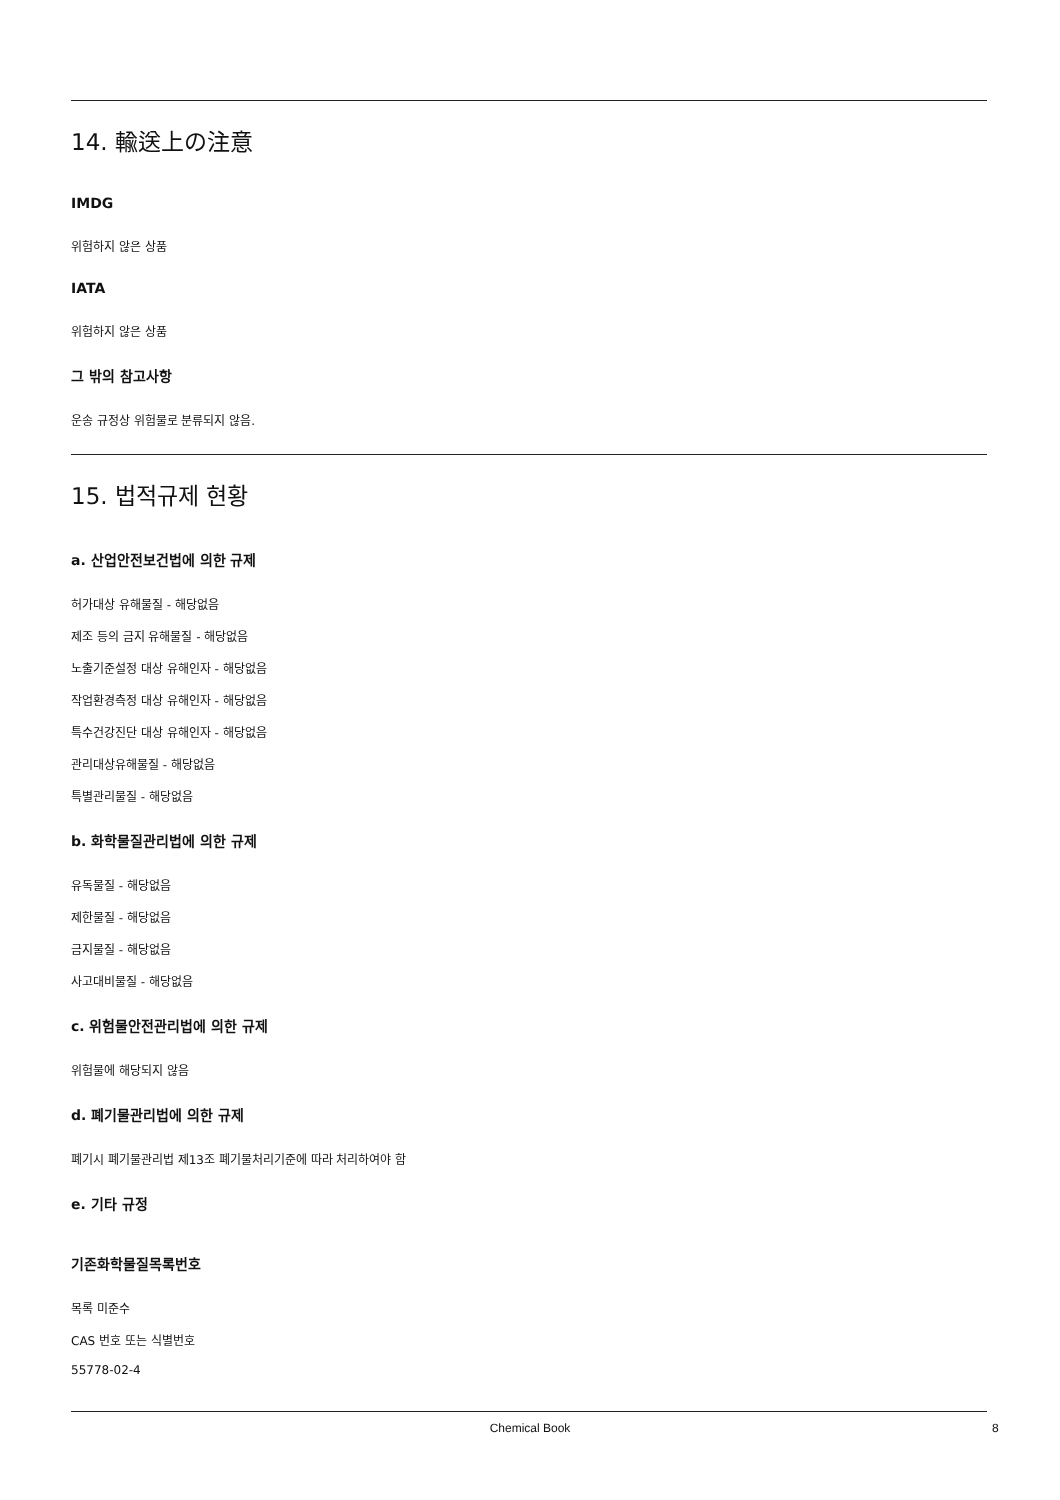14. 輸送上の注意
IMDG
위험하지 않은 상품
IATA
위험하지 않은 상품
그 밖의 참고사항
운송 규정상 위험물로 분류되지 않음.
15. 법적규제 현황
a. 산업안전보건법에 의한 규제
허가대상 유해물질 - 해당없음
제조 등의 금지 유해물질 - 해당없음
노출기준설정 대상 유해인자 - 해당없음
작업환경측정 대상 유해인자 - 해당없음
특수건강진단 대상 유해인자 - 해당없음
관리대상유해물질 - 해당없음
특별관리물질 - 해당없음
b. 화학물질관리법에 의한 규제
유독물질 - 해당없음
제한물질 - 해당없음
금지물질 - 해당없음
사고대비물질 - 해당없음
c. 위험물안전관리법에 의한 규제
위험물에 해당되지 않음
d. 폐기물관리법에 의한 규제
폐기시 폐기물관리법 제13조 폐기물처리기준에 따라 처리하여야 함
e. 기타 규정
기존화학물질목록번호
목록 미준수
CAS 번호 또는 식별번호
55778-02-4
Chemical Book 8